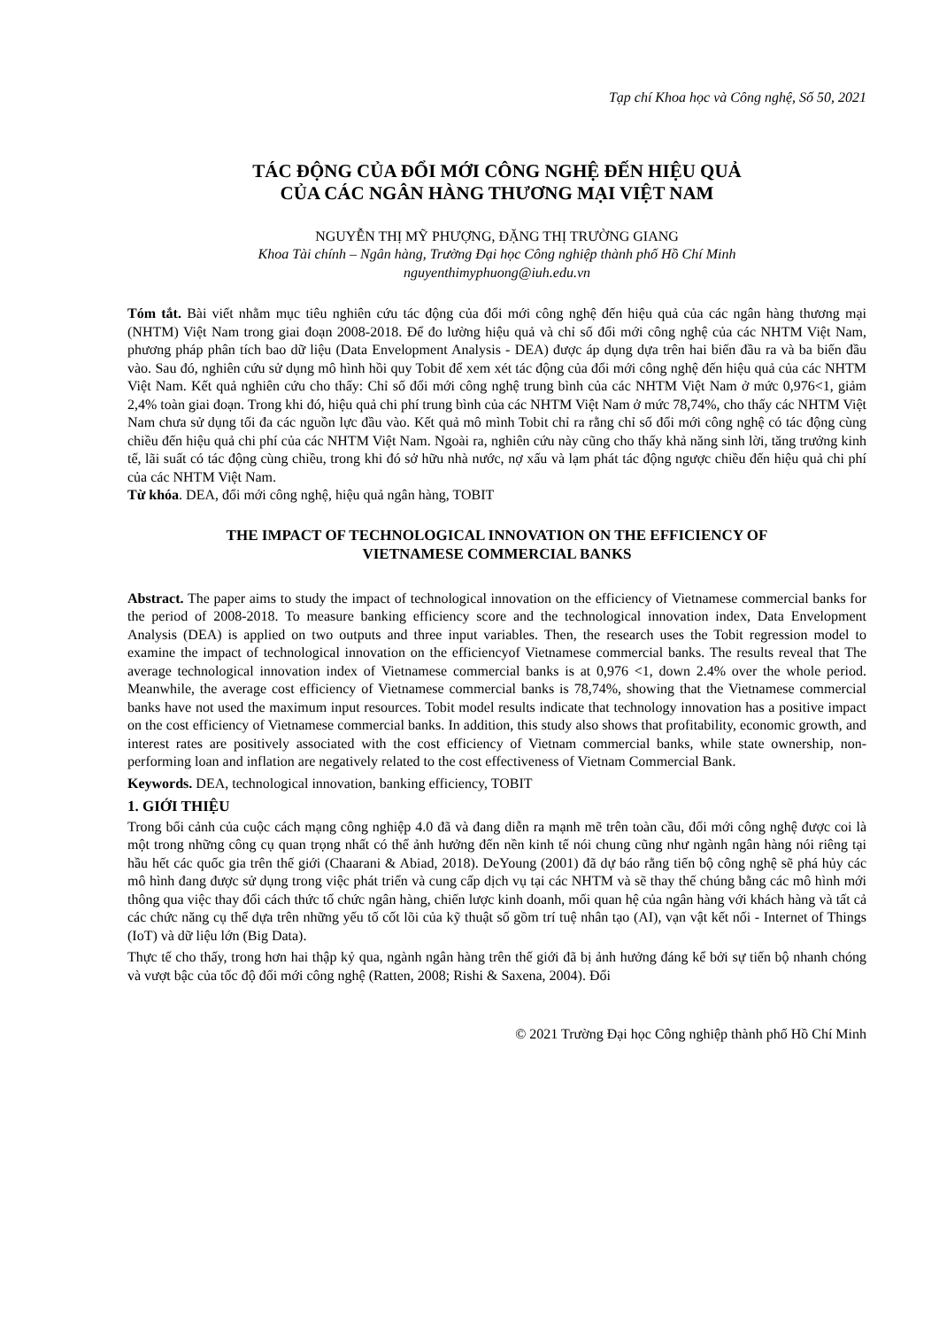Tạp chí Khoa học và Công nghệ, Số 50, 2021
TÁC ĐỘNG CỦA ĐỔI MỚI CÔNG NGHỆ ĐẾN HIỆU QUẢ
CỦA CÁC NGÂN HÀNG THƯƠNG MẠI VIỆT NAM
NGUYỄN THỊ MỸ PHƯỢNG, ĐẶNG THỊ TRƯỜNG GIANG
Khoa Tài chính – Ngân hàng, Trường Đại học Công nghiệp thành phố Hồ Chí Minh
nguyenthimyphuong@iuh.edu.vn
Tóm tắt. Bài viết nhằm mục tiêu nghiên cứu tác động của đổi mới công nghệ đến hiệu quả của các ngân hàng thương mại (NHTM) Việt Nam trong giai đoạn 2008-2018. Để đo lường hiệu quả và chỉ số đổi mới công nghệ của các NHTM Việt Nam, phương pháp phân tích bao dữ liệu (Data Envelopment Analysis - DEA) được áp dụng dựa trên hai biến đầu ra và ba biến đầu vào. Sau đó, nghiên cứu sử dụng mô hình hồi quy Tobit để xem xét tác động của đổi mới công nghệ đến hiệu quả của các NHTM Việt Nam. Kết quả nghiên cứu cho thấy: Chỉ số đổi mới công nghệ trung bình của các NHTM Việt Nam ở mức 0,976<1, giảm 2,4% toàn giai đoạn. Trong khi đó, hiệu quả chi phí trung bình của các NHTM Việt Nam ở mức 78,74%, cho thấy các NHTM Việt Nam chưa sử dụng tối đa các nguồn lực đầu vào. Kết quả mô mình Tobit chỉ ra rằng chỉ số đổi mới công nghệ có tác động cùng chiều đến hiệu quả chi phí của các NHTM Việt Nam. Ngoài ra, nghiên cứu này cũng cho thấy khả năng sinh lời, tăng trưởng kinh tế, lãi suất có tác động cùng chiều, trong khi đó sở hữu nhà nước, nợ xấu và lạm phát tác động ngược chiều đến hiệu quả chi phí của các NHTM Việt Nam.
Từ khóa. DEA, đổi mới công nghệ, hiệu quả ngân hàng, TOBIT
THE IMPACT OF TECHNOLOGICAL INNOVATION ON THE EFFICIENCY OF
VIETNAMESE COMMERCIAL BANKS
Abstract. The paper aims to study the impact of technological innovation on the efficiency of Vietnamese commercial banks for the period of 2008-2018. To measure banking efficiency score and the technological innovation index, Data Envelopment Analysis (DEA) is applied on two outputs and three input variables. Then, the research uses the Tobit regression model to examine the impact of technological innovation on the efficiencyof Vietnamese commercial banks. The results reveal that The average technological innovation index of Vietnamese commercial banks is at 0,976 <1, down 2.4% over the whole period. Meanwhile, the average cost efficiency of Vietnamese commercial banks is 78,74%, showing that the Vietnamese commercial banks have not used the maximum input resources. Tobit model results indicate that technology innovation has a positive impact on the cost efficiency of Vietnamese commercial banks. In addition, this study also shows that profitability, economic growth, and interest rates are positively associated with the cost efficiency of Vietnam commercial banks, while state ownership, non-performing loan and inflation are negatively related to the cost effectiveness of Vietnam Commercial Bank.
Keywords. DEA, technological innovation, banking efficiency, TOBIT
1. GIỚI THIỆU
Trong bối cảnh của cuộc cách mạng công nghiệp 4.0 đã và đang diễn ra mạnh mẽ trên toàn cầu, đổi mới công nghệ được coi là một trong những công cụ quan trọng nhất có thể ảnh hưởng đến nền kinh tế nói chung cũng như ngành ngân hàng nói riêng tại hầu hết các quốc gia trên thế giới (Chaarani & Abiad, 2018). DeYoung (2001) đã dự báo rằng tiến bộ công nghệ sẽ phá hủy các mô hình đang được sử dụng trong việc phát triển và cung cấp dịch vụ tại các NHTM và sẽ thay thế chúng bằng các mô hình mới thông qua việc thay đổi cách thức tổ chức ngân hàng, chiến lược kinh doanh, mối quan hệ của ngân hàng với khách hàng và tất cả các chức năng cụ thể dựa trên những yếu tố cốt lõi của kỹ thuật số gồm trí tuệ nhân tạo (AI), vạn vật kết nối - Internet of Things (IoT) và dữ liệu lớn (Big Data).
Thực tế cho thấy, trong hơn hai thập kỷ qua, ngành ngân hàng trên thế giới đã bị ảnh hưởng đáng kể bởi sự tiến bộ nhanh chóng và vượt bậc của tốc độ đổi mới công nghệ (Ratten, 2008; Rishi & Saxena, 2004). Đổi
© 2021 Trường Đại học Công nghiệp thành phố Hồ Chí Minh